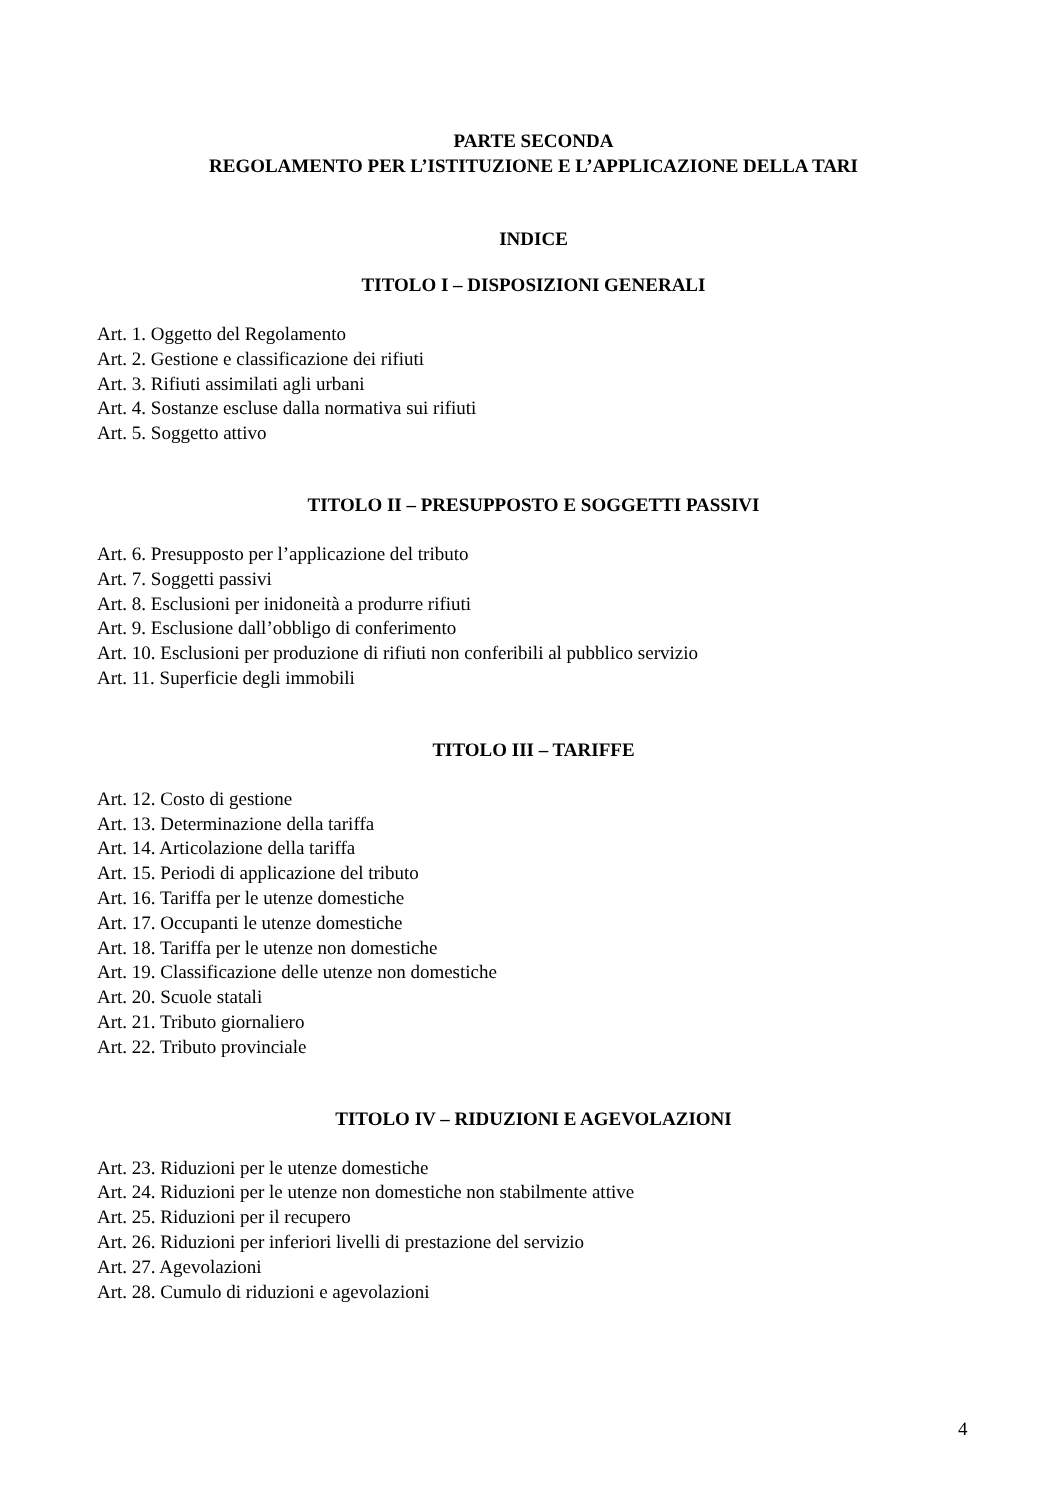PARTE SECONDA
REGOLAMENTO PER L’ISTITUZIONE E L’APPLICAZIONE DELLA TARI
INDICE
TITOLO I – DISPOSIZIONI GENERALI
Art. 1. Oggetto del Regolamento
Art. 2. Gestione e classificazione dei rifiuti
Art. 3. Rifiuti assimilati agli urbani
Art. 4. Sostanze escluse dalla normativa sui rifiuti
Art. 5. Soggetto attivo
TITOLO II – PRESUPPOSTO E SOGGETTI PASSIVI
Art. 6. Presupposto per l’applicazione del tributo
Art. 7. Soggetti passivi
Art. 8. Esclusioni per inidoneità a produrre rifiuti
Art. 9. Esclusione dall’obbligo di conferimento
Art. 10. Esclusioni per produzione di rifiuti non conferibili al pubblico servizio
Art. 11. Superficie degli immobili
TITOLO III – TARIFFE
Art. 12. Costo di gestione
Art. 13. Determinazione della tariffa
Art. 14. Articolazione della tariffa
Art. 15. Periodi di applicazione del tributo
Art. 16. Tariffa per le utenze domestiche
Art. 17. Occupanti le utenze domestiche
Art. 18. Tariffa per le utenze non domestiche
Art. 19. Classificazione delle utenze non domestiche
Art. 20. Scuole statali
Art. 21. Tributo giornaliero
Art. 22. Tributo provinciale
TITOLO IV – RIDUZIONI E AGEVOLAZIONI
Art. 23. Riduzioni per le utenze domestiche
Art. 24. Riduzioni per le utenze non domestiche non stabilmente attive
Art. 25. Riduzioni per il recupero
Art. 26. Riduzioni per inferiori livelli di prestazione del servizio
Art. 27. Agevolazioni
Art. 28. Cumulo di riduzioni e agevolazioni
4